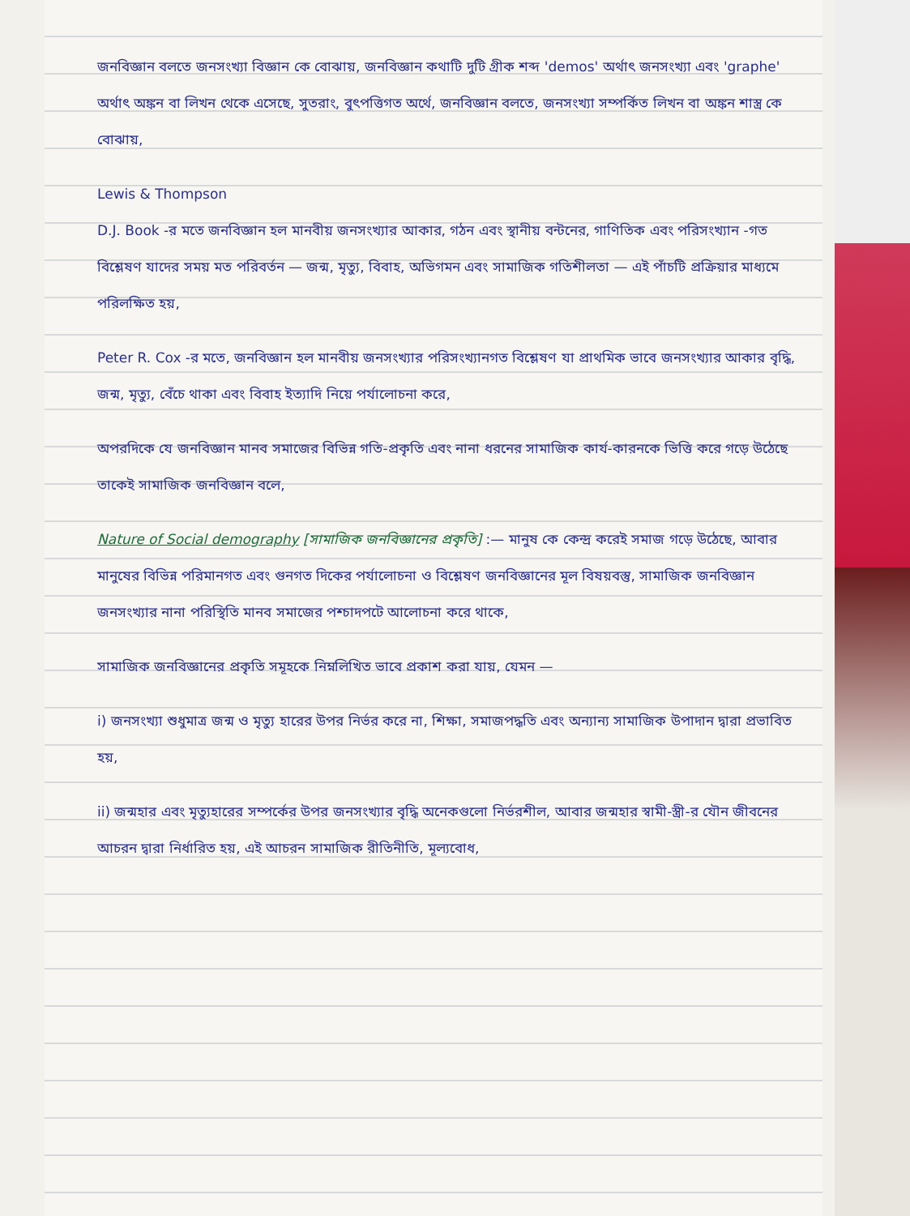জনবিজ্ঞান বলতে জনসংখ্যা বিজ্ঞান কে বোঝায়, জনবিজ্ঞান কথাটি দুটি গ্রীক শব্দ 'demos' অর্থাৎ জনসংখ্যা এবং 'graphe' অর্থাৎ অঙ্কন বা লিখন থেকে এসেছে, সুতরাং, বুৎপত্তিগত অর্থে, জনবিজ্ঞান বলতে, জনসংখ্যা সম্পর্কিত লিখন বা অঙ্কন শাস্ত্র কে বোঝায়,
Lewis & Thompson
D.J. Book -র মতে জনবিজ্ঞান হল মানবীয় জনসংখ্যার আকার, গঠন এবং স্থানীয় বন্টনের, গাণিতিক এবং পরিসংখ্যান -গত বিশ্লেষণ যাদের সময় মত পরিবর্তন — জন্ম, মৃত্যু, বিবাহ, অভিগমন এবং সামাজিক গতিশীলতা — এই পাঁচটি প্রক্রিয়ার মাধ্যমে পরিলক্ষিত হয়,
Peter R. Cox -র মতে, জনবিজ্ঞান হল মানবীয় জনসংখ্যার পরিসংখ্যানগত বিশ্লেষণ যা প্রাথমিক ভাবে জনসংখ্যার আকার বৃদ্ধি, জন্ম, মৃত্যু, বেঁচে থাকা এবং বিবাহ ইত্যাদি নিয়ে পর্যালোচনা করে,
অপরদিকে যে জনবিজ্ঞান মানব সমাজের বিভিন্ন গতি-প্রকৃতি এবং নানা ধরনের সামাজিক কার্য-কারনকে ভিত্তি করে গড়ে উঠেছে তাকেই সামাজিক জনবিজ্ঞান বলে,
Nature of Social demography [সামাজিক জনবিজ্ঞানের প্রকৃতি] :— মানুষ কে কেন্দ্র করেই সমাজ গড়ে উঠেছে, আবার মানুষের বিভিন্ন পরিমানগত এবং গুনগত দিকের পর্যালোচনা ও বিশ্লেষণ জনবিজ্ঞানের মূল বিষয়বস্তু, সামাজিক জনবিজ্ঞান জনসংখ্যার নানা পরিস্থিতি মানব সমাজের পশ্চাদপটে আলোচনা করে থাকে,
সামাজিক জনবিজ্ঞানের প্রকৃতি সমূহকে নিম্নলিখিত ভাবে প্রকাশ করা যায়, যেমন —
i) জনসংখ্যা শুধুমাত্র জন্ম ও মৃত্যু হারের উপর নির্ভর করে না, শিক্ষা, সমাজপদ্ধতি এবং অন্যান্য সামাজিক উপাদান দ্বারা প্রভাবিত হয়,
ii) জন্মহার এবং মৃত্যুহারের সম্পর্কের উপর জনসংখ্যার বৃদ্ধি অনেকগুলো নির্ভরশীল, আবার জন্মহার স্বামী-স্ত্রী-র যৌন জীবনের আচরন দ্বারা নির্ধারিত হয়, এই আচরন সামাজিক রীতিনীতি, মূল্যবোধ,